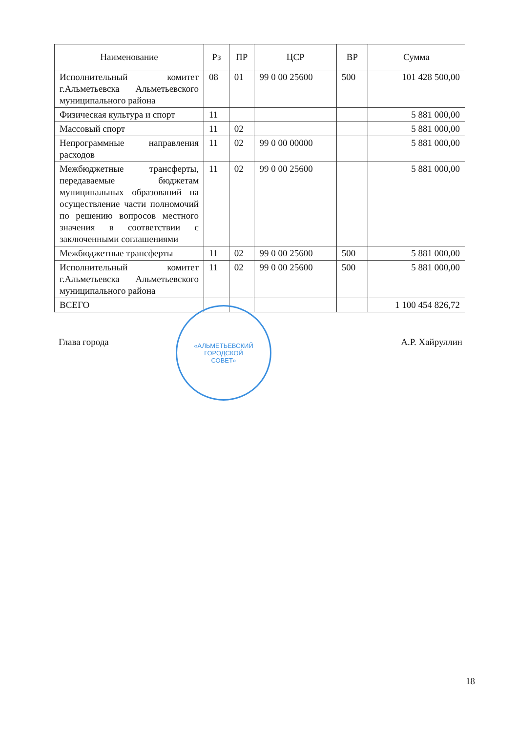| Наименование | Рз | ПР | ЦСР | ВР | Сумма |
| --- | --- | --- | --- | --- | --- |
| Исполнительный комитет г.Альметьевска Альметьевского муниципального района | 08 | 01 | 99 0 00 25600 | 500 | 101 428 500,00 |
| Физическая культура и спорт | 11 | | | | 5 881 000,00 |
| Массовый спорт | 11 | 02 | | | 5 881 000,00 |
| Непрограммные направления расходов | 11 | 02 | 99 0 00 00000 | | 5 881 000,00 |
| Межбюджетные трансферты, передаваемые бюджетам муниципальных образований на осуществление части полномочий по решению вопросов местного значения в соответствии с заключенными соглашениями | 11 | 02 | 99 0 00 25600 | | 5 881 000,00 |
| Межбюджетные трансферты | 11 | 02 | 99 0 00 25600 | 500 | 5 881 000,00 |
| Исполнительный комитет г.Альметьевска Альметьевского муниципального района | 11 | 02 | 99 0 00 25600 | 500 | 5 881 000,00 |
| ВСЕГО | | | | | 1 100 454 826,72 |
Глава города А.Р. Хайруллин
«АЛЬМЕТЬЕВСКИЙ
ГОРОДСКОЙ
СОВЕТ»
18